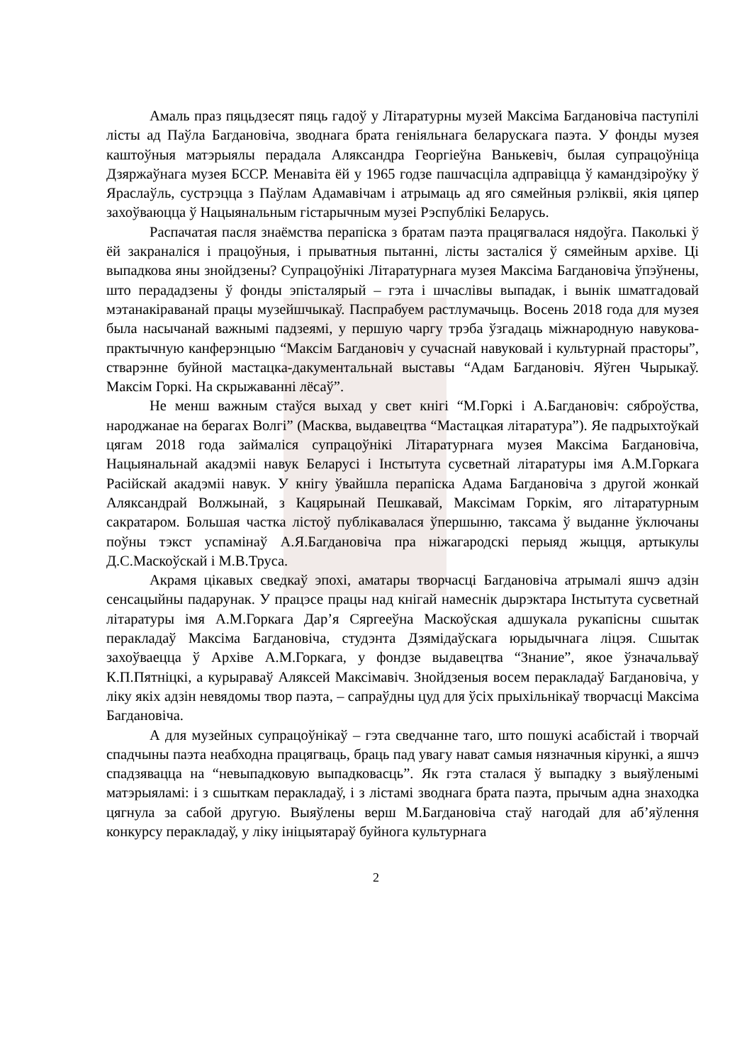Амаль праз пяцьдзесят пяць гадоў у Літаратурны музей Максіма Багдановіча паступілі лісты ад Паўла Багдановіча, зводнага брата геніяльнага беларускага паэта. У фонды музея каштоўныя матэрыялы перадала Аляксандра Георгіеўна Ванькевіч, былая супрацоўніца Дзяржаўнага музея БССР. Менавіта ёй у 1965 годзе пашчасціла адправіцца ў камандзіроўку ў Яраслаўль, сустрэцца з Паўлам Адамавічам і атрымаць ад яго сямейныя рэліквіі, якія цяпер захоўваюцца ў Нацыянальным гістарычным музеі Рэспублікі Беларусь.
Распачатая пасля знаёмства перапіска з братам паэта працягвалася нядоўга. Паколькі ў ёй закраналіся і працоўныя, і прыватныя пытанні, лісты засталіся ў сямейным архіве. Ці выпадкова яны знойдзены? Супрацоўнікі Літаратурнага музея Максіма Багдановіча ўпэўнены, што перададзены ў фонды эпісталярый – гэта і шчаслівы выпадак, і вынік шматгадовай мэтанакіраванай працы музейшчыкаў. Паспрабуем растлумачыць. Восень 2018 года для музея была насычанай важнымі падзеямі, у першую чаргу трэба ўзгадаць міжнародную навукова-практычную канферэнцыю “Максім Багдановіч у сучаснай навуковай і культурнай прасторы”, стварэнне буйной мастацка-дакументальнай выставы “Адам Багдановіч. Яўген Чырыкаў. Максім Горкі. На скрыжаванні лёсаў”.
Не менш важным стаўся выхад у свет кнігі “М.Горкі і А.Багдановіч: сяброўства, народжанае на берагах Волгі” (Масква, выдавецтва “Мастацкая літаратура”). Яе падрыхтоўкай цягам 2018 года займаліся супрацоўнікі Літаратурнага музея Максіма Багдановіча, Нацыянальнай акадэміі навук Беларусі і Інстытута сусветнай літаратуры імя А.М.Горкага Расійскай акадэміі навук. У кнігу ўвайшла перапіска Адама Багдановіча з другой жонкай Аляксандрай Волжынай, з Кацярынай Пешкавай, Максімам Горкім, яго літаратурным сакратаром. Большая частка лістоў публікавалася ўпершыню, таксама ў выданне ўключаны поўны тэкст успамінаў А.Я.Багдановіча пра ніжагародскі перыяд жыцця, артыкулы Д.С.Маскоўскай і М.В.Труса.
Акрамя цікавых сведкаў эпохі, аматары творчасці Багдановіча атрымалі яшчэ адзін сенсацыйны падарунак. У працэсе працы над кнігай намеснік дырэктара Інстытута сусветнай літаратуры імя А.М.Горкага Дар’я Сяргееўна Маскоўская адшукала рукапісны сшытак перакладаў Максіма Багдановіча, студэнта Дзямідаўскага юрыдычнага ліцэя. Сшытак захоўваецца ў Архіве А.М.Горкага, у фондзе выдавецтва “Знание”, якое ўзначальваў К.П.Пятніцкі, а курыраваў Аляксей Максімавіч. Знойдзеныя восем перакладаў Багдановіча, у ліку якіх адзін невядомы твор паэта, – сапраўдны цуд для ўсіх прыхільнікаў творчасці Максіма Багдановіча.
А для музейных супрацоўнікаў – гэта сведчанне таго, што пошукі асабістай і творчай спадчыны паэта неабходна працягваць, браць пад увагу нават самыя нязначныя кірункі, а яшчэ спадзявацца на “невыпадковую выпадковасць”. Як гэта сталася ў выпадку з выяўленымі матэрыяламі: і з сшыткам перакладаў, і з лістамі зводнага брата паэта, прычым адна знаходка цягнула за сабой другую. Выяўлены верш М.Багдановіча стаў нагодай для аб’яўлення конкурсу перакладаў, у ліку ініцыятараў буйнога культурнага
2